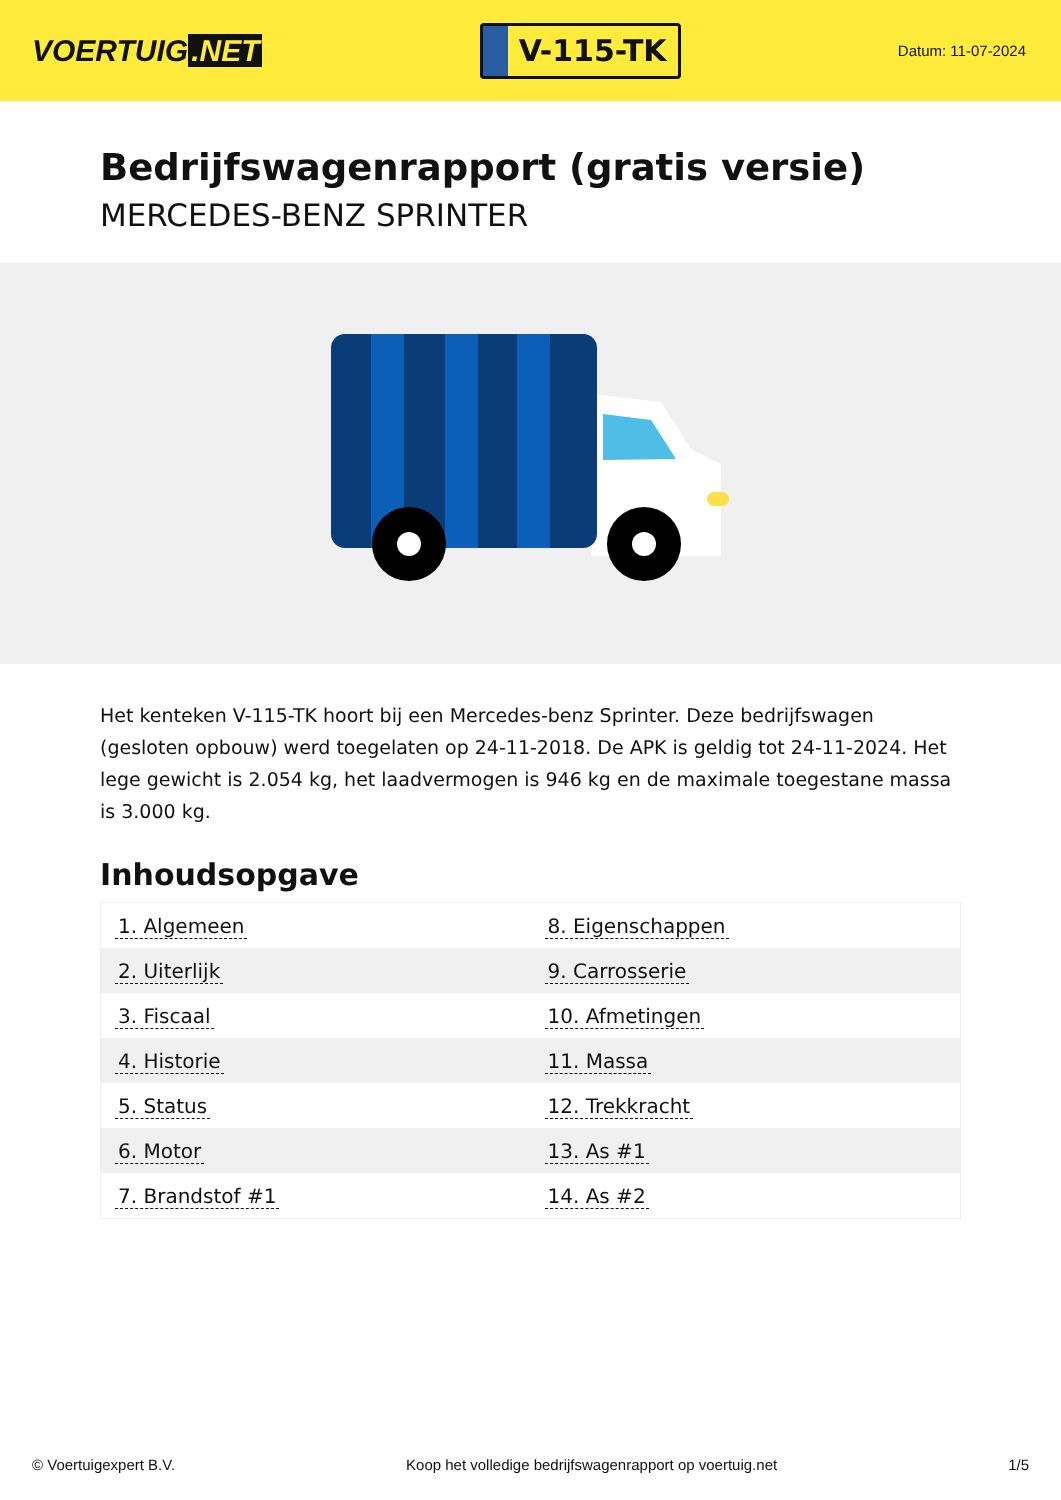VOERTUIG.NET
V-115-TK
Datum: 11-07-2024
Bedrijfswagenrapport (gratis versie)
MERCEDES-BENZ SPRINTER
Het kenteken V-115-TK hoort bij een Mercedes-benz Sprinter. Deze bedrijfswagen (gesloten opbouw) werd toegelaten op 24-11-2018. De APK is geldig tot 24-11-2024. Het lege gewicht is 2.054 kg, het laadvermogen is 946 kg en de maximale toegestane massa is 3.000 kg.
Inhoudsopgave
| 1. Algemeen | 8. Eigenschappen |
| 2. Uiterlijk | 9. Carrosserie |
| 3. Fiscaal | 10. Afmetingen |
| 4. Historie | 11. Massa |
| 5. Status | 12. Trekkracht |
| 6. Motor | 13. As #1 |
| 7. Brandstof #1 | 14. As #2 |
© Voertuigexpert B.V. Koop het volledige bedrijfswagenrapport op voertuig.net 1/5